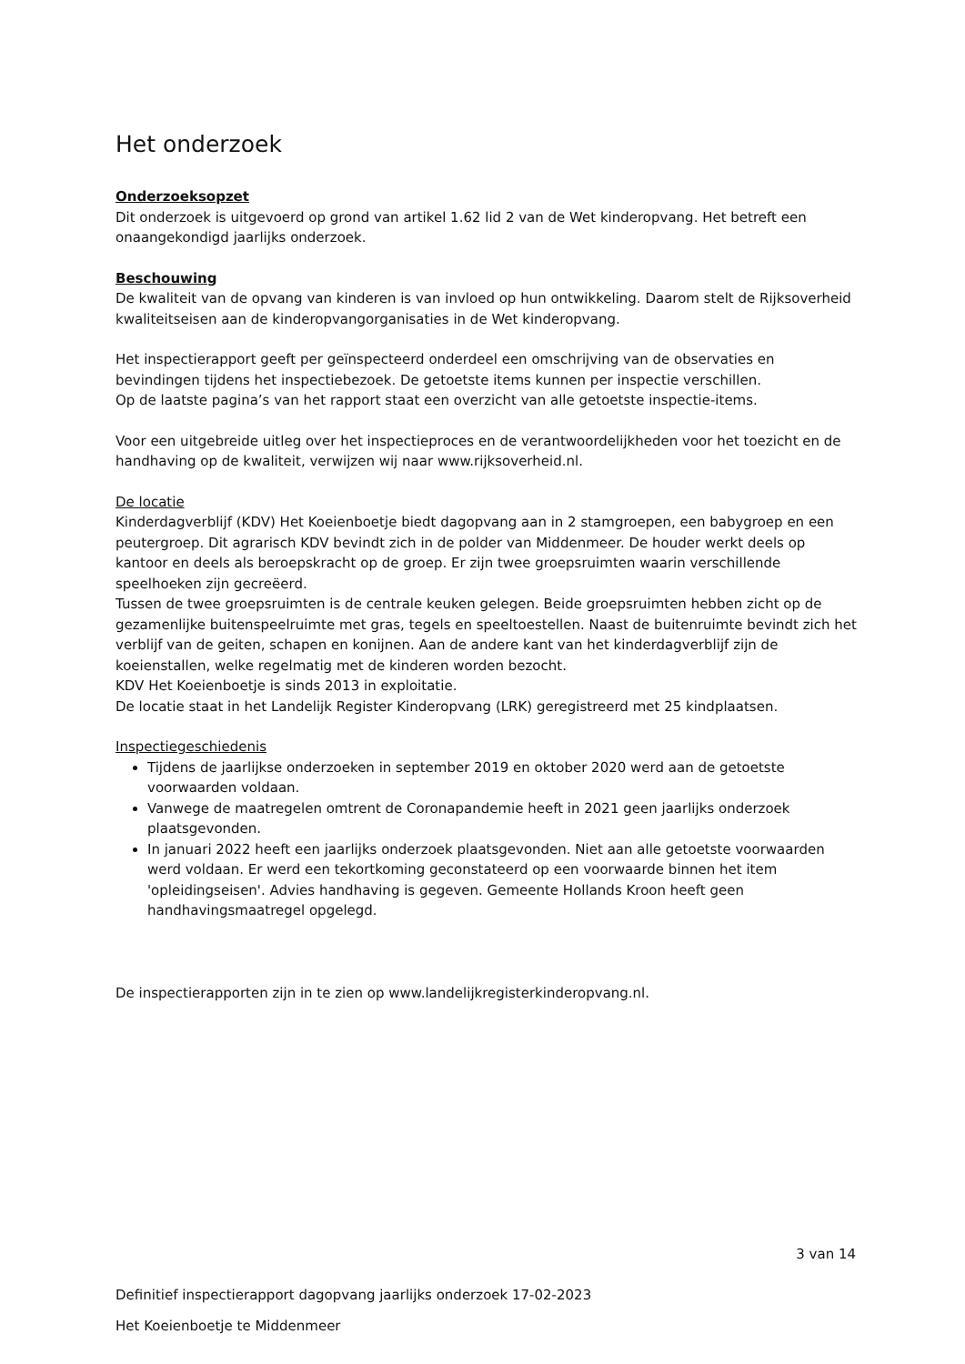Het onderzoek
Onderzoeksopzet
Dit onderzoek is uitgevoerd op grond van artikel 1.62 lid 2 van de Wet kinderopvang. Het betreft een onaangekondigd jaarlijks onderzoek.
Beschouwing
De kwaliteit van de opvang van kinderen is van invloed op hun ontwikkeling. Daarom stelt de Rijksoverheid kwaliteitseisen aan de kinderopvangorganisaties in de Wet kinderopvang.
Het inspectierapport geeft per geïnspecteerd onderdeel een omschrijving van de observaties en bevindingen tijdens het inspectiebezoek. De getoetste items kunnen per inspectie verschillen.
Op de laatste pagina’s van het rapport staat een overzicht van alle getoetste inspectie-items.
Voor een uitgebreide uitleg over het inspectieproces en de verantwoordelijkheden voor het toezicht en de handhaving op de kwaliteit, verwijzen wij naar www.rijksoverheid.nl.
De locatie
Kinderdagverblijf (KDV) Het Koeienboetje biedt dagopvang aan in 2 stamgroepen, een babygroep en een peutergroep. Dit agrarisch KDV bevindt zich in de polder van Middenmeer. De houder werkt deels op kantoor en deels als beroepskracht op de groep. Er zijn twee groepsruimten waarin verschillende speelhoeken zijn gecreëerd.
Tussen de twee groepsruimten is de centrale keuken gelegen. Beide groepsruimten hebben zicht op de gezamenlijke buitenspeelruimte met gras, tegels en speeltoestellen. Naast de buitenruimte bevindt zich het verblijf van de geiten, schapen en konijnen. Aan de andere kant van het kinderdagverblijf zijn de koeienstallen, welke regelmatig met de kinderen worden bezocht.
KDV Het Koeienboetje is sinds 2013 in exploitatie.
De locatie staat in het Landelijk Register Kinderopvang (LRK) geregistreerd met 25 kindplaatsen.
Inspectiegeschiedenis
Tijdens de jaarlijkse onderzoeken in september 2019 en oktober 2020 werd aan de getoetste voorwaarden voldaan.
Vanwege de maatregelen omtrent de Coronapandemie heeft in 2021 geen jaarlijks onderzoek plaatsgevonden.
In januari 2022 heeft een jaarlijks onderzoek plaatsgevonden. Niet aan alle getoetste voorwaarden werd voldaan. Er werd een tekortkoming geconstateerd op een voorwaarde binnen het item 'opleidingseisen'. Advies handhaving is gegeven. Gemeente Hollands Kroon heeft geen handhavingsmaatregel opgelegd.
De inspectierapporten zijn in te zien op www.landelijkregisterkinderopvang.nl.
3 van 14
Definitief inspectierapport dagopvang jaarlijks onderzoek 17-02-2023
Het Koeienboetje te Middenmeer